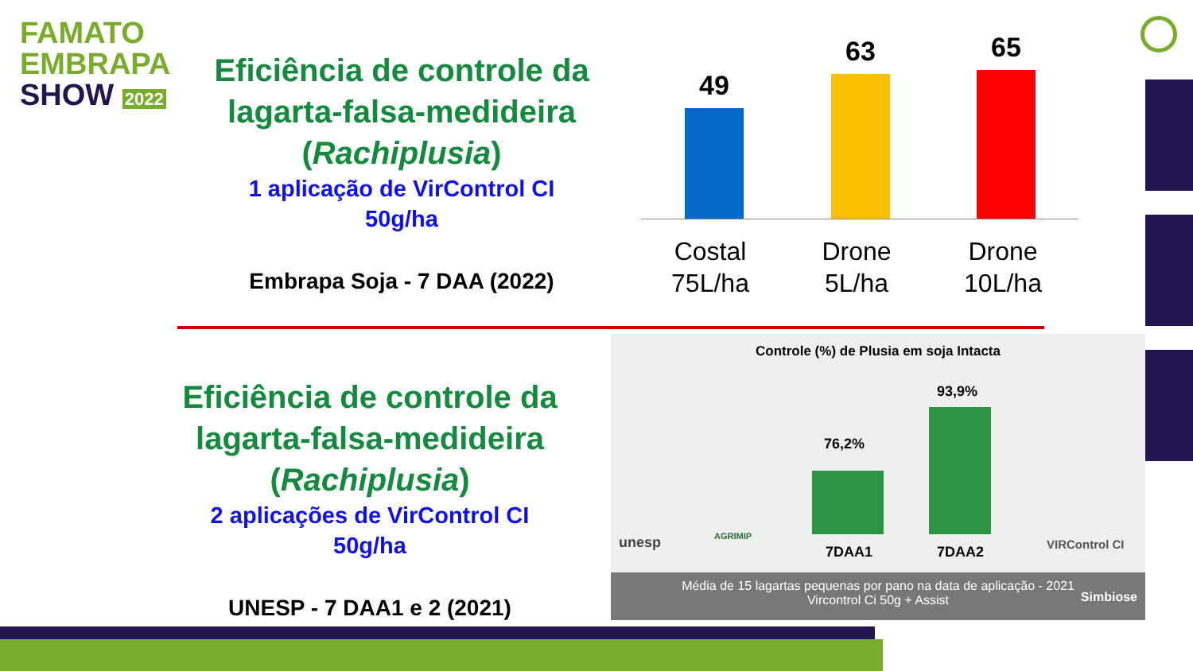FAMATO
EMBRAPA
SHOW 2022
Eficiência de controle da lagarta-falsa-medideira (Rachiplusia)
1 aplicação de VirControl CI
50g/ha
Embrapa Soja - 7 DAA (2022)
49
63 65
Costal 75L/ha
Drone 5L/ha
Drone 10L/ha
Eficiência de controle da lagarta-falsa-medideira (Rachiplusia)
2 aplicações de VirControl CI
50g/ha
UNESP - 7 DAA1 e 2 (2021)
Controle (%) de Plusia em soja Intacta
76,2%
93,9%
7DAA1 7DAA2
unesp AGRIMIP
VIRControl CI
Média de 15 lagartas pequenas por pano na data de aplicação - 2021
Vircontrol Ci 50g + Assist
Simbiose